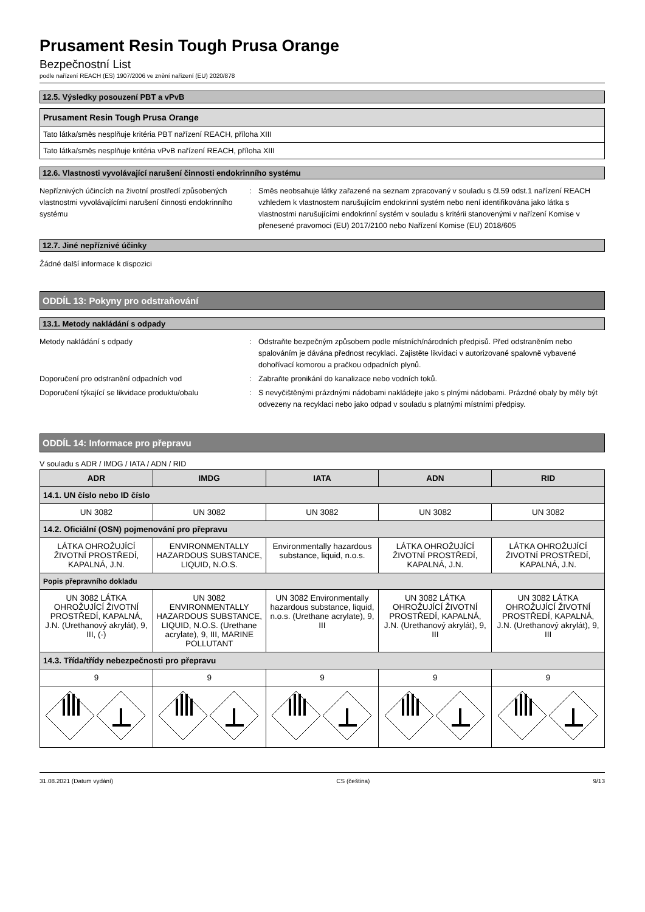Prusament Resin Tough Prusa Orange
Bezpečnostní List
podle nařízení REACH (ES) 1907/2006 ve znění nařízení (EU) 2020/878
12.5. Výsledky posouzení PBT a vPvB
| Prusament Resin Tough Prusa Orange |
| --- |
| Tato látka/směs nesplňuje kritéria PBT nařízení REACH, příloha XIII |
| Tato látka/směs nesplňuje kritéria vPvB nařízení REACH, příloha XIII |
12.6. Vlastnosti vyvolávající narušení činnosti endokrinního systému
Nepříznivých účincích na životní prostředí způsobených vlastnostmi vyvolávajícími narušení činnosti endokrinního systému
: Směs neobsahuje látky zařazené na seznam zpracovaný v souladu s čl.59 odst.1 nařízení REACH vzhledem k vlastnostem narušujícím endokrinní systém nebo není identifikována jako látka s vlastnostmi narušujícími endokrinní systém v souladu s kritérii stanovenými v nařízení Komise v přenesené pravomoci (EU) 2017/2100 nebo Nařízení Komise (EU) 2018/605
12.7. Jiné nepříznivé účinky
Žádné další informace k dispozici
ODDÍL 13: Pokyny pro odstraňování
13.1. Metody nakládání s odpady
Metody nakládání s odpady : Odstraňte bezpečným způsobem podle místních/národních předpisů. Před odstraněním nebo spalováním je dávána přednost recyklaci. Zajistěte likvidaci v autorizované spalovně vybavené dohořívací komorou a pračkou odpadních plynů.
Doporučení pro odstranění odpadních vod : Zabraňte pronikání do kanalizace nebo vodních toků.
Doporučení týkající se likvidace produktu/obalu
: S nevyčištěnými prázdnými nádobami nakládejte jako s plnými nádobami. Prázdné obaly by měly být odvezeny na recyklaci nebo jako odpad v souladu s platnými místními předpisy.
ODDÍL 14: Informace pro přepravu
V souladu s ADR / IMDG / IATA / ADN / RID
| ADR | IMDG | IATA | ADN | RID |
| --- | --- | --- | --- | --- |
| 14.1. UN číslo nebo ID číslo | | | | |
| UN 3082 | UN 3082 | UN 3082 | UN 3082 | UN 3082 |
| 14.2. Oficiální (OSN) pojmenování pro přepravu | | | | |
| LÁTKA OHROŽUJÍCÍ ŽIVOTNÍ PROSTŘEDÍ, KAPALNÁ, J.N. | ENVIRONMENTALLY HAZARDOUS SUBSTANCE, LIQUID, N.O.S. | Environmentally hazardous substance, liquid, n.o.s. | LÁTKA OHROŽUJÍCÍ ŽIVOTNÍ PROSTŘEDÍ, KAPALNÁ, J.N. | LÁTKA OHROŽUJÍCÍ ŽIVOTNÍ PROSTŘEDÍ, KAPALNÁ, J.N. |
| Popis přepravního dokladu | | | | |
| UN 3082 LÁTKA OHROŽUJÍCÍ ŽIVOTNÍ PROSTŘEDÍ, KAPALNÁ, J.N. (Urethanový akrylát), 9, III, (-) | UN 3082 ENVIRONMENTALLY HAZARDOUS SUBSTANCE, LIQUID, N.O.S. (Urethane acrylate), 9, III, MARINE POLLUTANT | UN 3082 Environmentally hazardous substance, liquid, n.o.s. (Urethane acrylate), 9, III | UN 3082 LÁTKA OHROŽUJÍCÍ ŽIVOTNÍ PROSTŘEDÍ, KAPALNÁ, J.N. (Urethanový akrylát), 9, III | UN 3082 LÁTKA OHROŽUJÍCÍ ŽIVOTNÍ PROSTŘEDÍ, KAPALNÁ, J.N. (Urethanový akrylát), 9, III |
| 14.3. Třída/třídy nebezpečnosti pro přepravu | | | | |
| 9 | 9 | 9 | 9 | 9 |
31.08.2021 (Datum vydání) CS (čeština) 9/13